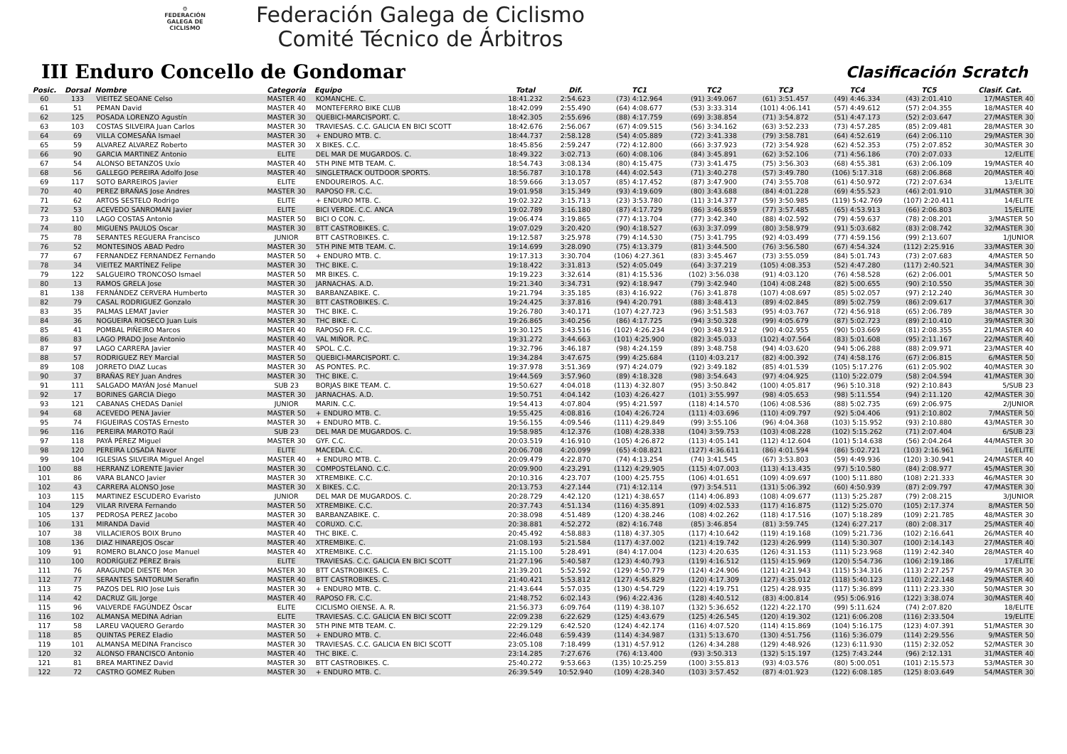⚙
FEDERACIÓN
GALEGA DE
CICLISMO
Federación Galega de Ciclismo
Comité Técnico de Árbitros
III Enduro Concello de Gondomar
Clasificación Scratch
| Posic. | Dorsal | Nombre | Categoria | Equipo | Total | Dif. | TC1 | TC2 | TC3 | TC4 | TC5 | Clasif. Cat. |
| --- | --- | --- | --- | --- | --- | --- | --- | --- | --- | --- | --- | --- |
| 60 | 133 | VIEITEZ SEOANE Celso | MASTER 40 | KOMANCHE. C. | 18:41.232 | 2:54.623 | (73) 4:12.964 | (91) 3:49.067 | (61) 3:51.457 | (49) 4:46.334 | (43) 2:01.410 | 17/MASTER 40 |
| 61 | 51 | PEMAN David | MASTER 40 | MONTEFERRO BIKE CLUB | 18:42.099 | 2:55.490 | (64) 4:08.677 | (53) 3:33.314 | (101) 4:06.141 | (57) 4:49.612 | (57) 2:04.355 | 18/MASTER 40 |
| 62 | 125 | POSADA LORENZO Agustín | MASTER 30 | QUEBICI-MARCISPORT. C. | 18:42.305 | 2:55.696 | (88) 4:17.759 | (69) 3:38.854 | (71) 3:54.872 | (51) 4:47.173 | (52) 2:03.647 | 27/MASTER 30 |
| 63 | 103 | COSTAS SILVEIRA Juan Carlos | MASTER 30 | TRAVIESAS. C.C. GALICIA EN BICI SCOTT | 18:42.676 | 2:56.067 | (67) 4:09.515 | (56) 3:34.162 | (63) 3:52.233 | (73) 4:57.285 | (85) 2:09.481 | 28/MASTER 30 |
| 64 | 69 | VILLA COMESAÑA Ismael | MASTER 30 | + ENDURO MTB. C. | 18:44.737 | 2:58.128 | (54) 4:05.889 | (72) 3:41.338 | (79) 3:58.781 | (64) 4:52.619 | (64) 2:06.110 | 29/MASTER 30 |
| 65 | 59 | ALVAREZ ALVAREZ Roberto | MASTER 30 | X BIKES. C.C. | 18:45.856 | 2:59.247 | (72) 4:12.800 | (66) 3:37.923 | (72) 3:54.928 | (62) 4:52.353 | (75) 2:07.852 | 30/MASTER 30 |
| 66 | 90 | GARCIA MARTINEZ Antonio | ELITE | DEL MAR DE MUGARDOS. C. | 18:49.322 | 3:02.713 | (60) 4:08.106 | (84) 3:45.891 | (62) 3:52.106 | (71) 4:56.186 | (70) 2:07.033 | 12/ELITE |
| 67 | 54 | ALONSO BETANZOS Uxío | MASTER 40 | 5TH PINE MTB TEAM. C. | 18:54.743 | 3:08.134 | (80) 4:15.475 | (73) 3:41.475 | (75) 3:56.303 | (68) 4:55.381 | (63) 2:06.109 | 19/MASTER 40 |
| 68 | 56 | GALLEGO PEREIRA Adolfo Jose | MASTER 40 | SINGLETRACK OUTDOOR SPORTS. | 18:56.787 | 3:10.178 | (44) 4:02.543 | (71) 3:40.278 | (57) 3:49.780 | (106) 5:17.318 | (68) 2:06.868 | 20/MASTER 40 |
| 69 | 117 | SOTO BARREIROS Javier | ELITE | ENDOUREIROS. A.C. | 18:59.666 | 3:13.057 | (85) 4:17.452 | (87) 3:47.900 | (74) 3:55.708 | (61) 4:50.972 | (72) 2:07.634 | 13/ELITE |
| 70 | 40 | PEREZ BRAÑAS Jose Andres | MASTER 30 | RAPOSO FR. C.C. | 19:01.958 | 3:15.349 | (93) 4:19.609 | (80) 3:43.688 | (84) 4:01.228 | (69) 4:55.523 | (46) 2:01.910 | 31/MASTER 30 |
| 71 | 62 | ARTOS SESTELO Rodrigo | ELITE | + ENDURO MTB. C. | 19:02.322 | 3:15.713 | (23) 3:53.780 | (11) 3:14.377 | (59) 3:50.985 | (119) 5:42.769 | (107) 2:20.411 | 14/ELITE |
| 72 | 53 | ACEVEDO SANROMAN Javier | ELITE | BICI VERDE. C.C. ANCA | 19:02.789 | 3:16.180 | (87) 4:17.729 | (86) 3:46.859 | (77) 3:57.485 | (65) 4:53.913 | (66) 2:06.803 | 15/ELITE |
| 73 | 110 | LAGO COSTAS Antonio | MASTER 50 | BICI O CON. C. | 19:06.474 | 3:19.865 | (77) 4:13.704 | (77) 3:42.340 | (88) 4:02.592 | (79) 4:59.637 | (78) 2:08.201 | 3/MASTER 50 |
| 74 | 80 | MIGUENS PAULOS Oscar | MASTER 30 | BTT CASTROBIKES. C. | 19:07.029 | 3:20.420 | (90) 4:18.527 | (63) 3:37.099 | (80) 3:58.979 | (91) 5:03.682 | (83) 2:08.742 | 32/MASTER 30 |
| 75 | 78 | SERANTES REGUERA Francisco | JUNIOR | BTT CASTROBIKES. C. | 19:12.587 | 3:25.978 | (79) 4:14.530 | (75) 3:41.795 | (92) 4:03.499 | (77) 4:59.156 | (99) 2:13.607 | 1/JUNIOR |
| 76 | 52 | MONTESINOS ABAD Pedro | MASTER 30 | 5TH PINE MTB TEAM. C. | 19:14.699 | 3:28.090 | (75) 4:13.379 | (81) 3:44.500 | (76) 3:56.580 | (67) 4:54.324 | (112) 2:25.916 | 33/MASTER 30 |
| 77 | 67 | FERNANDEZ FERNANDEZ Fernando | MASTER 50 | + ENDURO MTB. C. | 19:17.313 | 3:30.704 | (106) 4:27.361 | (83) 3:45.467 | (73) 3:55.059 | (84) 5:01.743 | (73) 2:07.683 | 4/MASTER 50 |
| 78 | 34 | VIEITEZ MARTÍNEZ Felipe | MASTER 30 | THC BIKE. C. | 19:18.422 | 3:31.813 | (52) 4:05.049 | (64) 3:37.219 | (105) 4:08.353 | (52) 4:47.280 | (117) 2:40.521 | 34/MASTER 30 |
| 79 | 122 | SALGUEIRO TRONCOSO Ismael | MASTER 50 | MR BIKES. C. | 19:19.223 | 3:32.614 | (81) 4:15.536 | (102) 3:56.038 | (91) 4:03.120 | (76) 4:58.528 | (62) 2:06.001 | 5/MASTER 50 |
| 80 | 13 | RAMOS GRELA Jose | MASTER 30 | JARNACHAS. A.D. | 19:21.340 | 3:34.731 | (92) 4:18.947 | (79) 3:42.940 | (104) 4:08.248 | (82) 5:00.655 | (90) 2:10.550 | 35/MASTER 30 |
| 81 | 138 | FERNÁNDEZ CERVERA Humberto | MASTER 30 | BARBANZABIKE. C. | 19:21.794 | 3:35.185 | (83) 4:16.922 | (76) 3:41.878 | (107) 4:08.697 | (85) 5:02.057 | (97) 2:12.240 | 36/MASTER 30 |
| 82 | 79 | CASAL RODRIGUEZ Gonzalo | MASTER 30 | BTT CASTROBIKES. C. | 19:24.425 | 3:37.816 | (94) 4:20.791 | (88) 3:48.413 | (89) 4:02.845 | (89) 5:02.759 | (86) 2:09.617 | 37/MASTER 30 |
| 83 | 35 | PALMAS LEMAT Javier | MASTER 30 | THC BIKE. C. | 19:26.780 | 3:40.171 | (107) 4:27.723 | (96) 3:51.583 | (95) 4:03.767 | (72) 4:56.918 | (65) 2:06.789 | 38/MASTER 30 |
| 84 | 36 | NOGUEIRA RIOSECO Juan Luis | MASTER 30 | THC BIKE. C. | 19:26.865 | 3:40.256 | (86) 4:17.725 | (94) 3:50.328 | (99) 4:05.679 | (87) 5:02.723 | (89) 2:10.410 | 39/MASTER 30 |
| 85 | 41 | POMBAL PIÑEIRO Marcos | MASTER 40 | RAPOSO FR. C.C. | 19:30.125 | 3:43.516 | (102) 4:26.234 | (90) 3:48.912 | (90) 4:02.955 | (90) 5:03.669 | (81) 2:08.355 | 21/MASTER 40 |
| 86 | 83 | LAGO PRADO Jose Antonio | MASTER 40 | VAL MIÑOR. P.C. | 19:31.272 | 3:44.663 | (101) 4:25.900 | (82) 3:45.033 | (102) 4:07.564 | (83) 5:01.608 | (95) 2:11.167 | 22/MASTER 40 |
| 87 | 97 | LAGO CARRERA Javier | MASTER 40 | SPOL. C.C. | 19:32.796 | 3:46.187 | (98) 4:24.159 | (89) 3:48.758 | (94) 4:03.620 | (94) 5:06.288 | (88) 2:09.971 | 23/MASTER 40 |
| 88 | 57 | RODRIGUEZ REY Marcial | MASTER 50 | QUEBICI-MARCISPORT. C. | 19:34.284 | 3:47.675 | (99) 4:25.684 | (110) 4:03.217 | (82) 4:00.392 | (74) 4:58.176 | (67) 2:06.815 | 6/MASTER 50 |
| 89 | 108 | JORRETO DIAZ Lucas | MASTER 30 | AS PONTES. P.C. | 19:37.978 | 3:51.369 | (97) 4:24.079 | (92) 3:49.182 | (85) 4:01.539 | (105) 5:17.276 | (61) 2:05.902 | 40/MASTER 30 |
| 90 | 37 | BRAÑAS REY Juan Andres | MASTER 30 | THC BIKE. C. | 19:44.569 | 3:57.960 | (89) 4:18.328 | (98) 3:54.643 | (97) 4:04.925 | (110) 5:22.079 | (58) 2:04.594 | 41/MASTER 30 |
| 91 | 111 | SALGADO MAYÁN José Manuel | SUB 23 | BORJAS BIKE TEAM. C. | 19:50.627 | 4:04.018 | (113) 4:32.807 | (95) 3:50.842 | (100) 4:05.817 | (96) 5:10.318 | (92) 2:10.843 | 5/SUB 23 |
| 92 | 17 | BORINES GARCIA Diego | MASTER 30 | JARNACHAS. A.D. | 19:50.751 | 4:04.142 | (103) 4:26.427 | (101) 3:55.997 | (98) 4:05.653 | (98) 5:11.554 | (94) 2:11.120 | 42/MASTER 30 |
| 93 | 121 | CABANAS CHEDAS Daniel | JUNIOR | MARIN. C.C. | 19:54.413 | 4:07.804 | (95) 4:21.597 | (118) 4:14.570 | (106) 4:08.536 | (88) 5:02.735 | (69) 2:06.975 | 2/JUNIOR |
| 94 | 68 | ACEVEDO PENA Javier | MASTER 50 | + ENDURO MTB. C. | 19:55.425 | 4:08.816 | (104) 4:26.724 | (111) 4:03.696 | (110) 4:09.797 | (92) 5:04.406 | (91) 2:10.802 | 7/MASTER 50 |
| 95 | 74 | FIGUEIRAS COSTAS Ernesto | MASTER 30 | + ENDURO MTB. C. | 19:56.155 | 4:09.546 | (111) 4:29.849 | (99) 3:55.106 | (96) 4:04.368 | (103) 5:15.952 | (93) 2:10.880 | 43/MASTER 30 |
| 96 | 116 | PEREIRA MAROTO Raúl | SUB 23 | DEL MAR DE MUGARDOS. C. | 19:58.985 | 4:12.376 | (108) 4:28.338 | (104) 3:59.753 | (103) 4:08.228 | (102) 5:15.262 | (71) 2:07.404 | 6/SUB 23 |
| 97 | 118 | PAYÁ PÉREZ Miguel | MASTER 30 | GYF. C.C. | 20:03.519 | 4:16.910 | (105) 4:26.872 | (113) 4:05.141 | (112) 4:12.604 | (101) 5:14.638 | (56) 2:04.264 | 44/MASTER 30 |
| 98 | 120 | PEREIRA LOSADA Navor | ELITE | MACEDA. C.C. | 20:06.708 | 4:20.099 | (65) 4:08.821 | (127) 4:36.611 | (86) 4:01.594 | (86) 5:02.721 | (103) 2:16.961 | 16/ELITE |
| 99 | 104 | IGLESIAS SILVEIRA Miguel Angel | MASTER 40 | + ENDURO MTB. C. | 20:09.479 | 4:22.870 | (74) 4:13.254 | (74) 3:41.545 | (67) 3:53.803 | (59) 4:49.936 | (120) 3:30.941 | 24/MASTER 40 |
| 100 | 88 | HERRANZ LORENTE Javier | MASTER 30 | COMPOSTELANO. C.C. | 20:09.900 | 4:23.291 | (112) 4:29.905 | (115) 4:07.003 | (113) 4:13.435 | (97) 5:10.580 | (84) 2:08.977 | 45/MASTER 30 |
| 101 | 86 | VARA BLANCO Javier | MASTER 30 | XTREMBIKE. C.C. | 20:10.316 | 4:23.707 | (100) 4:25.755 | (106) 4:01.651 | (109) 4:09.697 | (100) 5:11.880 | (108) 2:21.333 | 46/MASTER 30 |
| 102 | 43 | CARRERA ALONSO Jose | MASTER 30 | X BIKES. C.C. | 20:13.753 | 4:27.144 | (71) 4:12.114 | (97) 3:54.511 | (131) 5:06.392 | (60) 4:50.939 | (87) 2:09.797 | 47/MASTER 30 |
| 103 | 115 | MARTINEZ ESCUDERO Evaristo | JUNIOR | DEL MAR DE MUGARDOS. C. | 20:28.729 | 4:42.120 | (121) 4:38.657 | (114) 4:06.893 | (108) 4:09.677 | (113) 5:25.287 | (79) 2:08.215 | 3/JUNIOR |
| 104 | 129 | VILAR RIVERA Fernando | MASTER 50 | XTREMBIKE. C.C. | 20:37.743 | 4:51.134 | (116) 4:35.891 | (109) 4:02.533 | (117) 4:16.875 | (112) 5:25.070 | (105) 2:17.374 | 8/MASTER 50 |
| 105 | 137 | PEDROSA PEREZ Jacobo | MASTER 30 | BARBANZABIKE. C. | 20:38.098 | 4:51.489 | (120) 4:38.246 | (108) 4:02.262 | (118) 4:17.516 | (107) 5:18.289 | (109) 2:21.785 | 48/MASTER 30 |
| 106 | 131 | MIRANDA David | MASTER 40 | CORUXO. C.C. | 20:38.881 | 4:52.272 | (82) 4:16.748 | (85) 3:46.854 | (81) 3:59.745 | (124) 6:27.217 | (80) 2:08.317 | 25/MASTER 40 |
| 107 | 38 | VILLACIEROS BOIX Bruno | MASTER 40 | THC BIKE. C. | 20:45.492 | 4:58.883 | (118) 4:37.305 | (117) 4:10.642 | (119) 4:19.168 | (109) 5:21.736 | (102) 2:16.641 | 26/MASTER 40 |
| 108 | 136 | DIAZ HINAREJOS Oscar | MASTER 40 | XTREMBIKE. C. | 21:08.193 | 5:21.584 | (117) 4:37.002 | (121) 4:19.742 | (123) 4:26.999 | (114) 5:30.307 | (100) 2:14.143 | 27/MASTER 40 |
| 109 | 91 | ROMERO BLANCO Jose Manuel | MASTER 40 | XTREMBIKE. C.C. | 21:15.100 | 5:28.491 | (84) 4:17.004 | (123) 4:20.635 | (126) 4:31.153 | (111) 5:23.968 | (119) 2:42.340 | 28/MASTER 40 |
| 110 | 100 | RODRÍGUEZ PÉREZ Brais | ELITE | TRAVIESAS. C.C. GALICIA EN BICI SCOTT | 21:27.196 | 5:40.587 | (123) 4:40.793 | (119) 4:16.512 | (115) 4:15.969 | (120) 5:54.736 | (106) 2:19.186 | 17/ELITE |
| 111 | 76 | ARAGUNDE DIESTE Mon | MASTER 30 | BTT CASTROBIKES. C. | 21:39.201 | 5:52.592 | (129) 4:50.779 | (124) 4:24.906 | (121) 4:21.943 | (115) 5:34.316 | (113) 2:27.257 | 49/MASTER 30 |
| 112 | 77 | SERANTES SANTORUM Serafin | MASTER 40 | BTT CASTROBIKES. C. | 21:40.421 | 5:53.812 | (127) 4:45.829 | (120) 4:17.309 | (127) 4:35.012 | (118) 5:40.123 | (110) 2:22.148 | 29/MASTER 40 |
| 113 | 75 | PAZOS DEL RIO Jose Luis | MASTER 30 | + ENDURO MTB. C. | 21:43.644 | 5:57.035 | (130) 4:54.729 | (122) 4:19.751 | (125) 4:28.935 | (117) 5:36.899 | (111) 2:23.330 | 50/MASTER 30 |
| 114 | 42 | DACRUZ GIL Jorge | MASTER 40 | RAPOSO FR. C.C. | 21:48.752 | 6:02.143 | (96) 4:22.436 | (128) 4:40.512 | (83) 4:00.814 | (95) 5:06.916 | (122) 3:38.074 | 30/MASTER 40 |
| 115 | 96 | VALVERDE FAGÚNDEZ Óscar | ELITE | CICLISMO OIENSE. A. R. | 21:56.373 | 6:09.764 | (119) 4:38.107 | (132) 5:36.652 | (122) 4:22.170 | (99) 5:11.624 | (74) 2:07.820 | 18/ELITE |
| 116 | 102 | ALMANSA MEDINA Adrian | ELITE | TRAVIESAS. C.C. GALICIA EN BICI SCOTT | 22:09.238 | 6:22.629 | (125) 4:43.679 | (125) 4:26.545 | (120) 4:19.302 | (121) 6:06.208 | (116) 2:33.504 | 19/ELITE |
| 117 | 58 | LAREU VAQUERO Gerardo | MASTER 30 | 5TH PINE MTB TEAM. C. | 22:29.129 | 6:42.520 | (124) 4:42.174 | (116) 4:07.520 | (114) 4:15.869 | (104) 5:16.175 | (123) 4:07.391 | 51/MASTER 30 |
| 118 | 85 | QUINTAS PEREZ Eladio | MASTER 50 | + ENDURO MTB. C. | 22:46.048 | 6:59.439 | (114) 4:34.987 | (131) 5:13.670 | (130) 4:51.756 | (116) 5:36.079 | (114) 2:29.556 | 9/MASTER 50 |
| 119 | 101 | ALMANSA MEDINA Francisco | MASTER 30 | TRAVIESAS. C.C. GALICIA EN BICI SCOTT | 23:05.108 | 7:18.499 | (131) 4:57.912 | (126) 4:34.288 | (129) 4:48.926 | (123) 6:11.930 | (115) 2:32.052 | 52/MASTER 30 |
| 120 | 32 | ALONSO FRANCISCO Antonio | MASTER 40 | THC BIKE. C. | 23:14.285 | 7:27.676 | (76) 4:13.400 | (93) 3:50.313 | (132) 5:15.197 | (125) 7:43.244 | (96) 2:12.131 | 31/MASTER 40 |
| 121 | 81 | BREA MARTINEZ David | MASTER 30 | BTT CASTROBIKES. C. | 25:40.272 | 9:53.663 | (135) 10:25.259 | (100) 3:55.813 | (93) 4:03.576 | (80) 5:00.051 | (101) 2:15.573 | 53/MASTER 30 |
| 122 | 72 | CASTRO GOMEZ Ruben | MASTER 30 | + ENDURO MTB. C. | 26:39.549 | 10:52.940 | (109) 4:28.340 | (103) 3:57.452 | (87) 4:01.923 | (122) 6:08.185 | (125) 8:03.649 | 54/MASTER 30 |